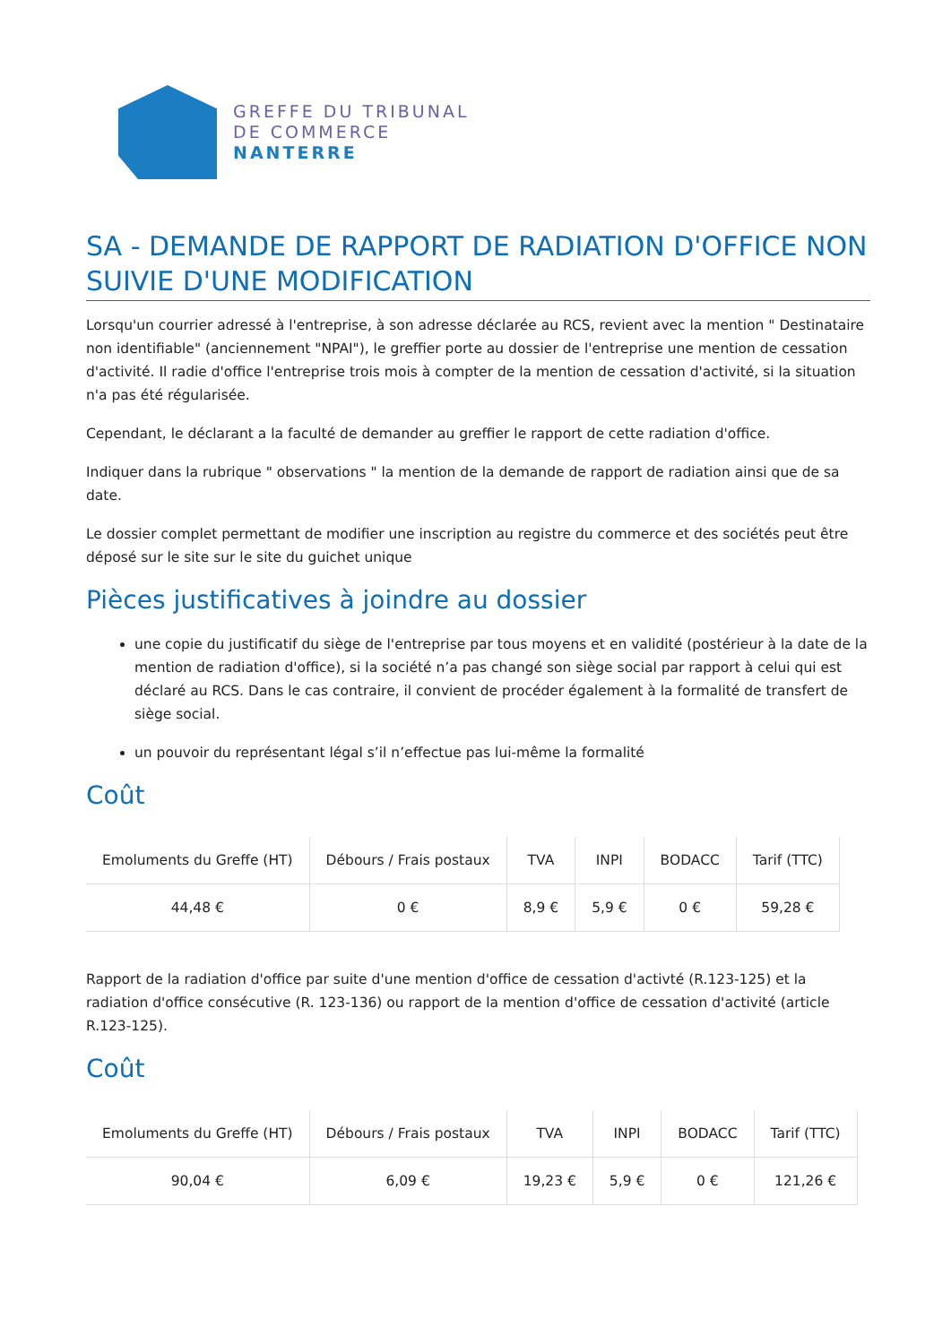GREFFE DU TRIBUNAL
DE COMMERCE
NANTERRE
SA - DEMANDE DE RAPPORT DE RADIATION D'OFFICE NON SUIVIE D'UNE MODIFICATION
Lorsqu'un courrier adressé à l'entreprise, à son adresse déclarée au RCS, revient avec la mention " Destinataire non identifiable" (anciennement "NPAI"), le greffier porte au dossier de l'entreprise une mention de cessation d'activité. Il radie d'office l'entreprise trois mois à compter de la mention de cessation d'activité, si la situation n'a pas été régularisée.
Cependant, le déclarant a la faculté de demander au greffier le rapport de cette radiation d'office.
Indiquer dans la rubrique " observations " la mention de la demande de rapport de radiation ainsi que de sa date.
Le dossier complet permettant de modifier une inscription au registre du commerce et des sociétés peut être déposé sur le site sur le site du guichet unique
Pièces justificatives à joindre au dossier
une copie du justificatif du siège de l'entreprise par tous moyens et en validité (postérieur à la date de la mention de radiation d'office), si la société n’a pas changé son siège social par rapport à celui qui est déclaré au RCS. Dans le cas contraire, il convient de procéder également à la formalité de transfert de siège social.
un pouvoir du représentant légal s’il n’effectue pas lui-même la formalité
Coût
| Emoluments du Greffe (HT) | Débours / Frais postaux | TVA | INPI | BODACC | Tarif (TTC) |
| --- | --- | --- | --- | --- | --- |
| 44,48 € | 0 € | 8,9 € | 5,9 € | 0 € | 59,28 € |
Rapport de la radiation d'office par suite d'une mention d'office de cessation d'activté (R.123-125) et la radiation d'office consécutive (R. 123-136) ou rapport de la mention d'office de cessation d'activité (article R.123-125).
Coût
| Emoluments du Greffe (HT) | Débours / Frais postaux | TVA | INPI | BODACC | Tarif (TTC) |
| --- | --- | --- | --- | --- | --- |
| 90,04 € | 6,09 € | 19,23 € | 5,9 € | 0 € | 121,26 € |